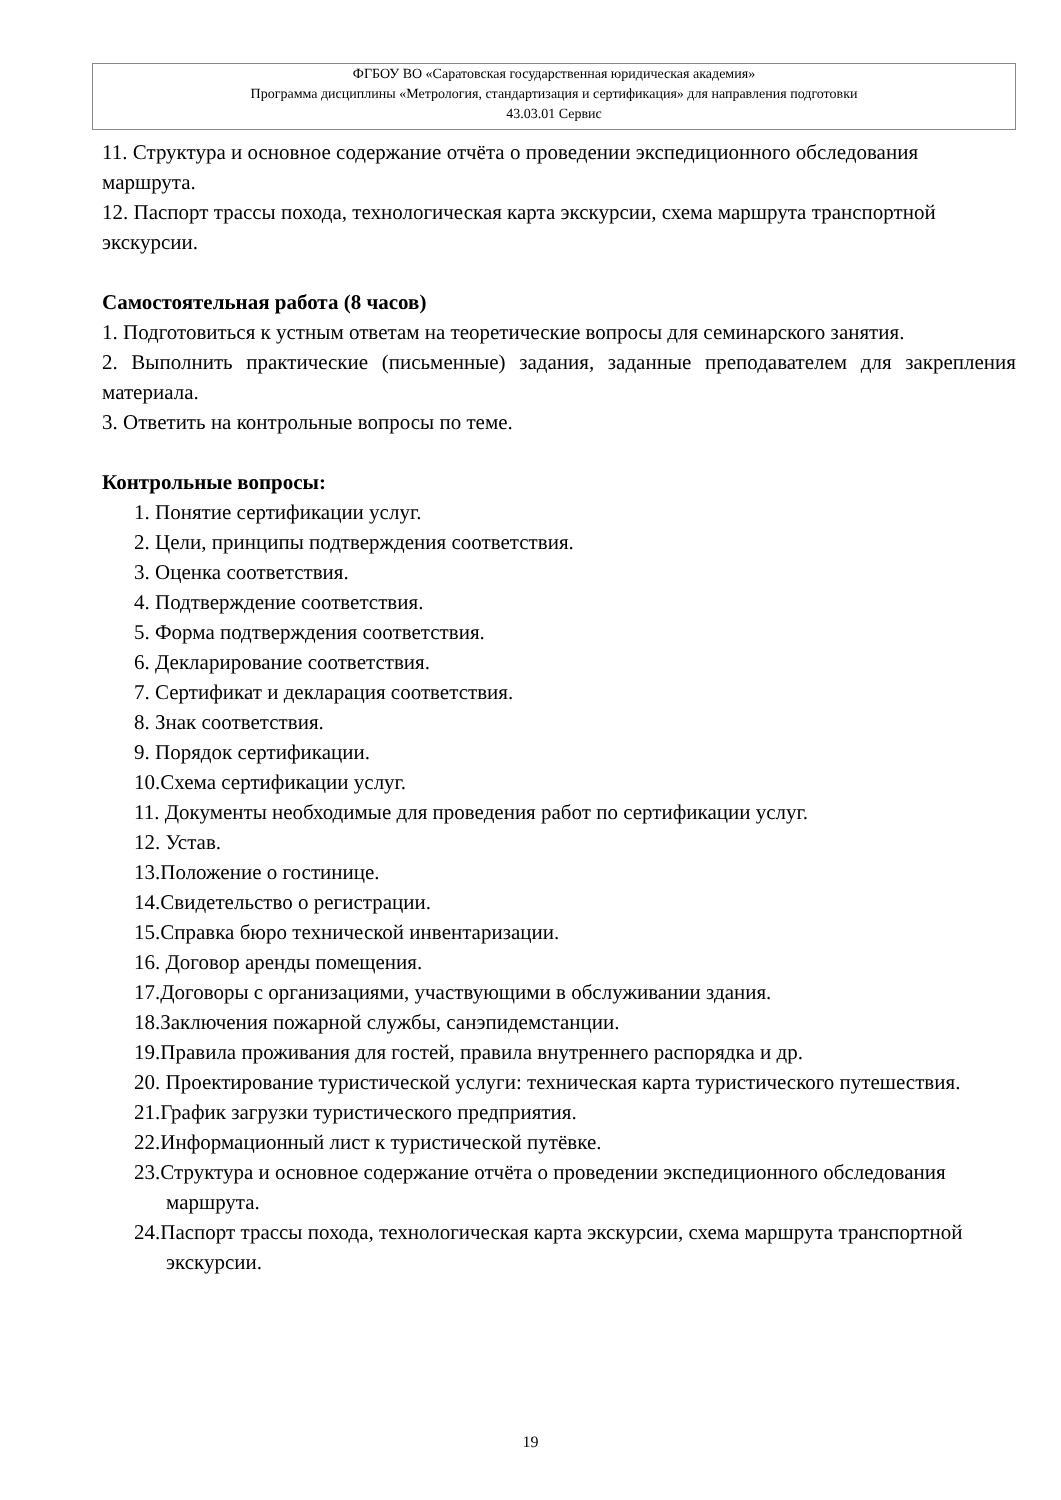ФГБОУ ВО «Саратовская государственная юридическая академия»
Программа дисциплины «Метрология, стандартизация и сертификация» для направления подготовки
43.03.01 Сервис
11. Структура и основное содержание отчёта о проведении экспедиционного обследования маршрута.
12. Паспорт трассы похода, технологическая карта экскурсии, схема маршрута транспортной экскурсии.
Самостоятельная работа (8 часов)
1. Подготовиться к устным ответам на теоретические вопросы для семинарского занятия.
2. Выполнить практические (письменные) задания, заданные преподавателем для закрепления материала.
3. Ответить на контрольные вопросы по теме.
Контрольные вопросы:
1. Понятие сертификации услуг.
2. Цели, принципы подтверждения соответствия.
3. Оценка соответствия.
4. Подтверждение соответствия.
5. Форма подтверждения соответствия.
6. Декларирование соответствия.
7. Сертификат и декларация соответствия.
8. Знак соответствия.
9. Порядок сертификации.
10.Схема сертификации услуг.
11. Документы необходимые для проведения работ по сертификации услуг.
12. Устав.
13.Положение о гостинице.
14.Свидетельство о регистрации.
15.Справка бюро технической инвентаризации.
16. Договор аренды помещения.
17.Договоры с организациями, участвующими в обслуживании здания.
18.Заключения пожарной службы, санэпидемстанции.
19.Правила проживания для гостей, правила внутреннего распорядка и др.
20. Проектирование туристической услуги: техническая карта туристического путешествия.
21.График загрузки туристического предприятия.
22.Информационный лист к туристической путёвке.
23.Структура и основное содержание отчёта о проведении экспедиционного обследования маршрута.
24.Паспорт трассы похода, технологическая карта экскурсии, схема маршрута транспортной экскурсии.
19